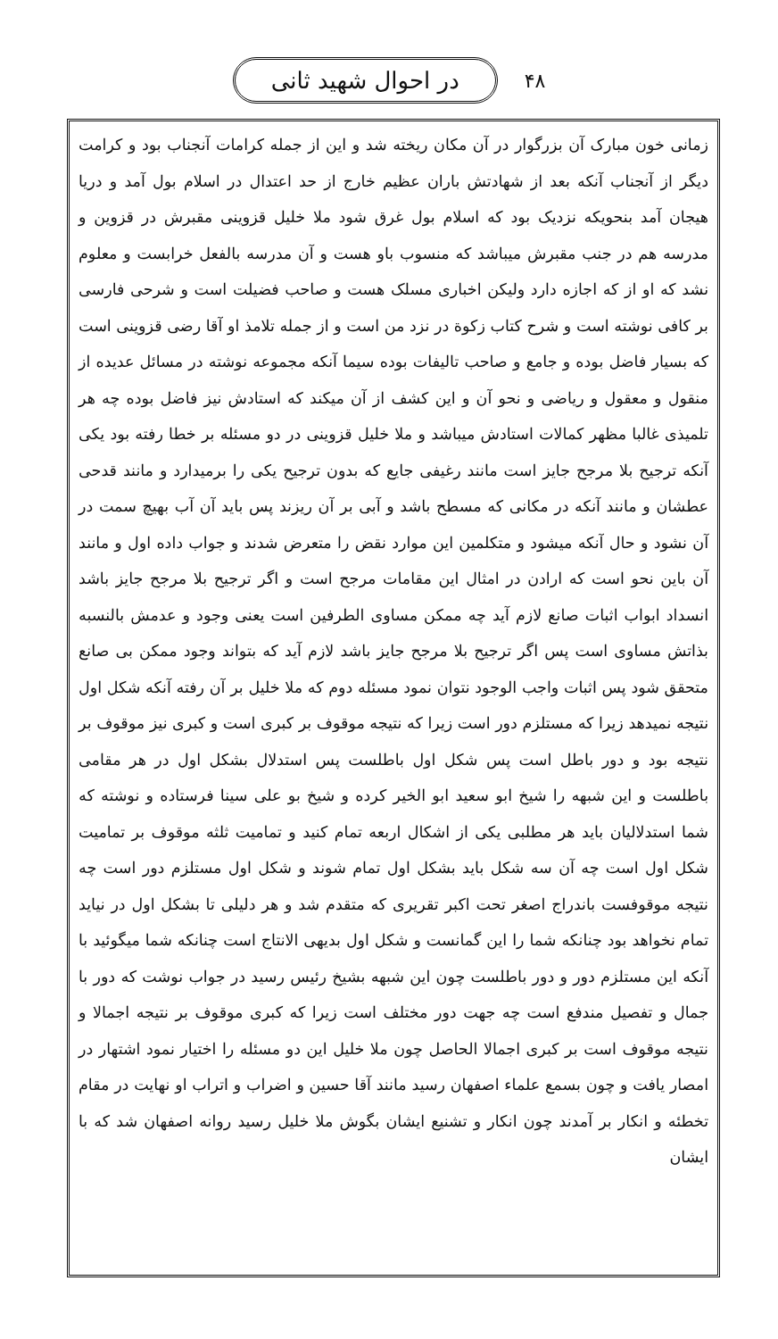۴۸ در احوال شهید ثانی
زمانی خون مبارک آن بزرگوار در آن مکان ریخته شد و این از جمله کرامات آنجناب بود و کرامت دیگر از آنجناب آنکه بعد از شهادتش باران عظیم خارج از حد اعتدال در اسلام بول آمد و دریا هیجان آمد بنحویکه نزدیک بود که اسلام بول غرق شود ملا خلیل قزوینی مقبرش در قزوین و مدرسه هم در جنب مقبرش میباشد که منسوب باو هست و آن مدرسه بالفعل خرابست و معلوم نشد که او از که اجازه دارد ولیکن اخباری مسلک هست و صاحب فضیلت است و شرحی فارسی بر کافی نوشته است و شرح کتاب زکوة در نزد من است و از جمله تلامذ او آقا رضی قزوینی است که بسیار فاضل بوده و جامع و صاحب تالیفات بوده سیما آنکه مجموعه نوشته در مسائل عدیده از منقول و معقول و ریاضی و نحو آن و این کشف از آن میکند که استادش نیز فاضل بوده چه هر تلمیذی غالبا مظهر کمالات استادش میباشد و ملا خلیل قزوینی در دو مسئله بر خطا رفته بود یکی آنکه ترجیح بلا مرجح جایز است مانند رغیفی جایع که بدون ترجیح یکی را برمیدارد و مانند قدحی عطشان و مانند آنکه در مکانی که مسطح باشد و آبی بر آن ریزند پس باید آن آب بهیچ سمت در آن نشود و حال آنکه میشود و متکلمین این موارد نقض را متعرض شدند و جواب داده اول و مانند آن باین نحو است که ارادن در امثال این مقامات مرجح است و اگر ترجیح بلا مرجح جایز باشد انسداد ابواب اثبات صانع لازم آید چه ممکن مساوی الطرفین است یعنی وجود و عدمش بالنسبه بذاتش مساوی است پس اگر ترجیح بلا مرجح جایز باشد لازم آید که بتواند وجود ممکن بی صانع متحقق شود پس اثبات واجب الوجود نتوان نمود مسئله دوم که ملا خلیل بر آن رفته آنکه شکل اول نتیجه نمیدهد زیرا که مستلزم دور است زیرا که نتیجه موقوف بر کبری است و کبری نیز موقوف بر نتیجه بود و دور باطل است پس شکل اول باطلست پس استدلال بشکل اول در هر مقامی باطلست و این شبهه را شیخ ابو سعید ابو الخیر کرده و شیخ بو علی سینا فرستاده و نوشته که شما استدلالیان باید هر مطلبی یکی از اشکال اربعه تمام کنید و تمامیت ثلثه موقوف بر تمامیت شکل اول است چه آن سه شکل باید بشکل اول تمام شوند و شکل اول مستلزم دور است چه نتیجه موقوفست باندراج اصغر تحت اکبر تقریری که متقدم شد و هر دلیلی تا بشکل اول در نیاید تمام نخواهد بود چنانکه شما را این گمانست و شکل اول بدیهی الانتاج است چنانکه شما میگوئید با آنکه این مستلزم دور و دور باطلست چون این شبهه بشیخ رئیس رسید در جواب نوشت که دور با جمال و تفصیل مندفع است چه جهت دور مختلف است زیرا که کبری موقوف بر نتیجه اجمالا و نتیجه موقوف است بر کبری اجمالا الحاصل چون ملا خلیل این دو مسئله را اختیار نمود اشتهار در امصار یافت و چون بسمع علماء اصفهان رسید مانند آقا حسین و اضراب و اتراب او نهایت در مقام تخطئه و انکار بر آمدند چون انکار و تشنیع ایشان بگوش ملا خلیل رسید روانه اصفهان شد که با ایشان